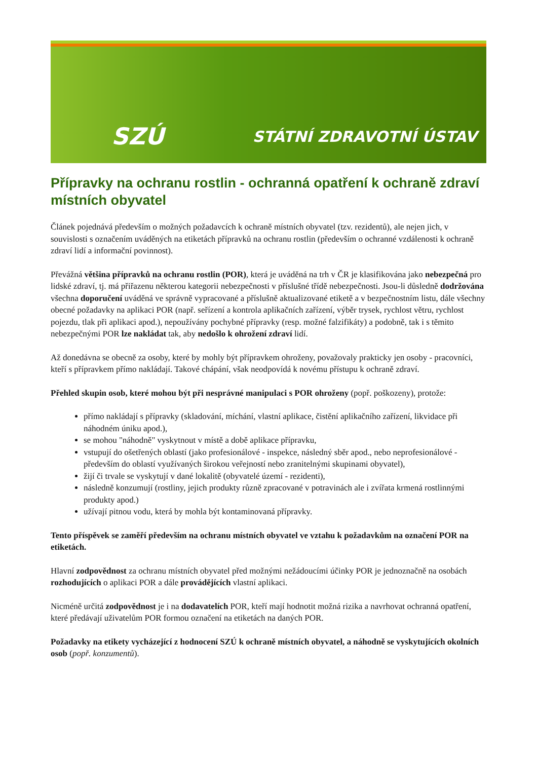SZÚ STÁTNÍ ZDRAVOTNÍ ÚSTAV
Přípravky na ochranu rostlin - ochranná opatření k ochraně zdraví místních obyvatel
Článek pojednává především o možných požadavcích k ochraně místních obyvatel (tzv. rezidentů), ale nejen jich, v souvislosti s označením uváděných na etiketách přípravků na ochranu rostlin (především o ochranné vzdálenosti k ochraně zdraví lidí a informační povinnost).
Převážná většina přípravků na ochranu rostlin (POR), která je uváděná na trh v ČR je klasifikována jako nebezpečná pro lidské zdraví, tj. má přiřazenu některou kategorii nebezpečnosti v příslušné třídě nebezpečnosti. Jsou-li důsledně dodržována všechna doporučení uváděná ve správně vypracované a příslušně aktualizované etiketě a v bezpečnostním listu, dále všechny obecné požadavky na aplikaci POR (např. seřízení a kontrola aplikačních zařízení, výběr trysek, rychlost větru, rychlost pojezdu, tlak při aplikaci apod.), nepoužívány pochybné přípravky (resp. možné falzifikáty) a podobně, tak i s těmito nebezpečnými POR lze nakládat tak, aby nedošlo k ohrožení zdraví lidí.
Až donedávna se obecně za osoby, které by mohly být přípravkem ohroženy, považovaly prakticky jen osoby - pracovníci, kteří s přípravkem přímo nakládají. Takové chápání, však neodpovídá k novému přístupu k ochraně zdraví.
Přehled skupin osob, které mohou být při nesprávné manipulaci s POR ohroženy (popř. poškozeny), protože:
přímo nakládají s přípravky (skladování, míchání, vlastní aplikace, čistění aplikačního zařízení, likvidace při náhodném úniku apod.),
se mohou "náhodně" vyskytnout v místě a době aplikace přípravku,
vstupují do ošetřených oblastí (jako profesionálové - inspekce, následný sběr apod., nebo neprofesionálové - především do oblastí využívaných širokou veřejností nebo zranitelnými skupinami obyvatel),
žijí či trvale se vyskytují v dané lokalitě (obyvatelé území - rezidenti),
následně konzumují (rostliny, jejich produkty různě zpracované v potravinách ale i zvířata krmená rostlinnými produkty apod.)
užívají pitnou vodu, která by mohla být kontaminovaná přípravky.
Tento příspěvek se zaměří především na ochranu místních obyvatel ve vztahu k požadavkům na označení POR na etiketách.
Hlavní zodpovědnost za ochranu místních obyvatel před možnými nežádoucími účinky POR je jednoznačně na osobách rozhodujících o aplikaci POR a dále provádějících vlastní aplikaci.
Nicméně určitá zodpovědnost je i na dodavatelích POR, kteří mají hodnotit možná rizika a navrhovat ochranná opatření, které předávají uživatelům POR formou označení na etiketách na daných POR.
Požadavky na etikety vycházející z hodnocení SZÚ k ochraně místních obyvatel, a náhodně se vyskytujících okolních osob (popř. konzumentů).